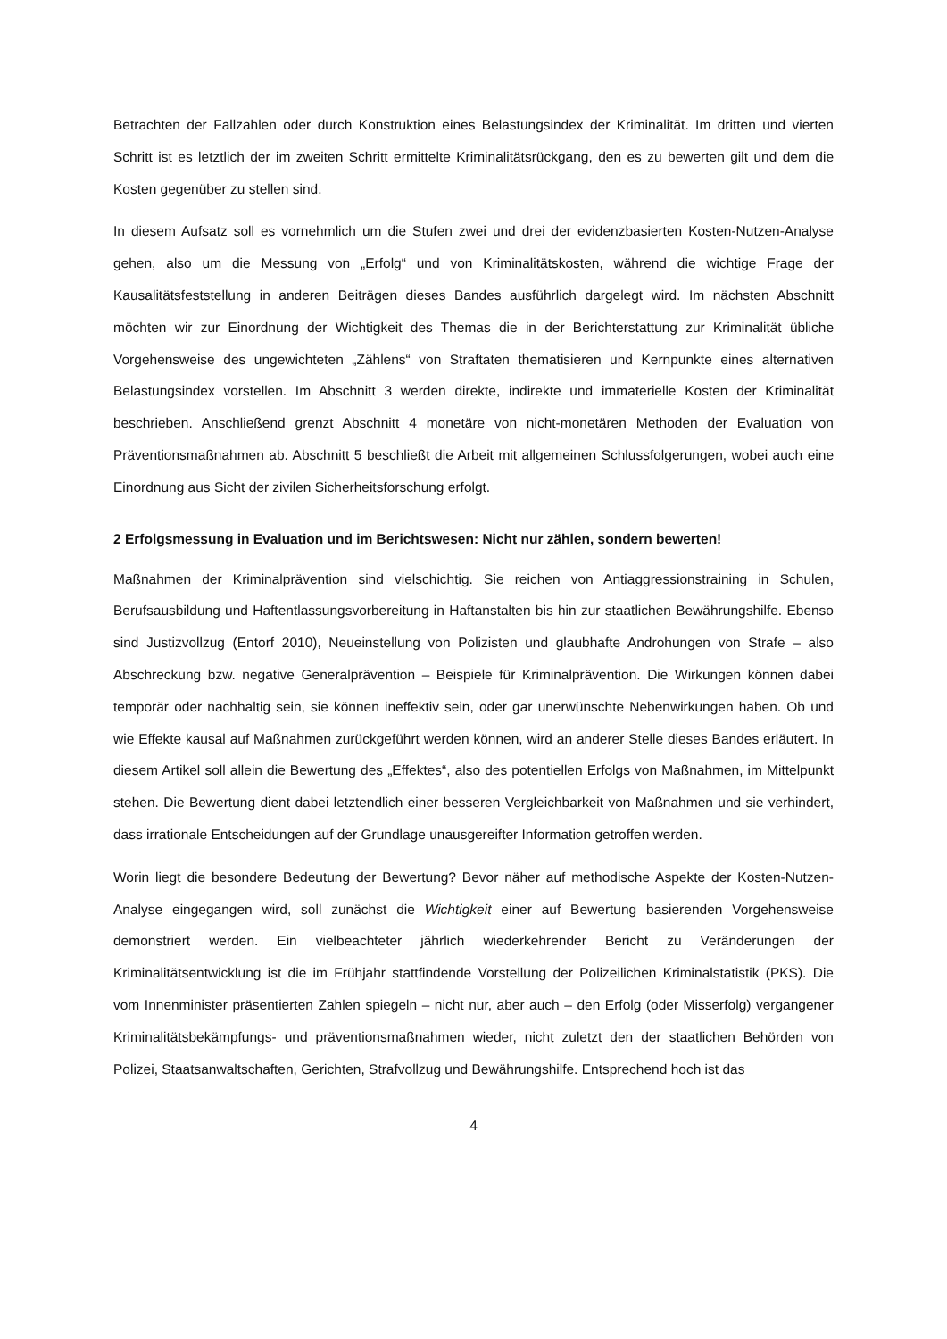Betrachten der Fallzahlen oder durch Konstruktion eines Belastungsindex der Kriminalität. Im dritten und vierten Schritt ist es letztlich der im zweiten Schritt ermittelte Kriminalitätsrückgang, den es zu bewerten gilt und dem die Kosten gegenüber zu stellen sind.
In diesem Aufsatz soll es vornehmlich um die Stufen zwei und drei der evidenzbasierten Kosten-Nutzen-Analyse gehen, also um die Messung von „Erfolg“ und von Kriminalitätskosten, während die wichtige Frage der Kausalitätsfeststellung in anderen Beiträgen dieses Bandes ausführlich dargelegt wird. Im nächsten Abschnitt möchten wir zur Einordnung der Wichtigkeit des Themas die in der Berichterstattung zur Kriminalität übliche Vorgehensweise des ungewichteten „Zählens“ von Straftaten thematisieren und Kernpunkte eines alternativen Belastungsindex vorstellen. Im Abschnitt 3 werden direkte, indirekte und immaterielle Kosten der Kriminalität beschrieben. Anschließend grenzt Abschnitt 4 monetäre von nicht-monetären Methoden der Evaluation von Präventionsmaßnahmen ab. Abschnitt 5 beschließt die Arbeit mit allgemeinen Schlussfolgerungen, wobei auch eine Einordnung aus Sicht der zivilen Sicherheitsforschung erfolgt.
2 Erfolgsmessung in Evaluation und im Berichtswesen: Nicht nur zählen, sondern bewerten!
Maßnahmen der Kriminalprävention sind vielschichtig. Sie reichen von Antiaggressionstraining in Schulen, Berufsausbildung und Haftentlassungsvorbereitung in Haftanstalten bis hin zur staatlichen Bewährungshilfe. Ebenso sind Justizvollzug (Entorf 2010), Neueinstellung von Polizisten und glaubhafte Androhungen von Strafe – also Abschreckung bzw. negative Generalprävention – Beispiele für Kriminalprävention. Die Wirkungen können dabei temporär oder nachhaltig sein, sie können ineffektiv sein, oder gar unerwünschte Nebenwirkungen haben. Ob und wie Effekte kausal auf Maßnahmen zurückgeführt werden können, wird an anderer Stelle dieses Bandes erläutert. In diesem Artikel soll allein die Bewertung des „Effektes“, also des potentiellen Erfolgs von Maßnahmen, im Mittelpunkt stehen. Die Bewertung dient dabei letztendlich einer besseren Vergleichbarkeit von Maßnahmen und sie verhindert, dass irrationale Entscheidungen auf der Grundlage unausgereifter Information getroffen werden.
Worin liegt die besondere Bedeutung der Bewertung? Bevor näher auf methodische Aspekte der Kosten-Nutzen-Analyse eingegangen wird, soll zunächst die Wichtigkeit einer auf Bewertung basierenden Vorgehensweise demonstriert werden. Ein vielbeachteter jährlich wiederkehrender Bericht zu Veränderungen der Kriminalitätsentwicklung ist die im Frühjahr stattfindende Vorstellung der Polizeilichen Kriminalstatistik (PKS). Die vom Innenminister präsentierten Zahlen spiegeln – nicht nur, aber auch – den Erfolg (oder Misserfolg) vergangener Kriminalitätsbekämpfungs- und präventionsmaßnahmen wieder, nicht zuletzt den der staatlichen Behörden von Polizei, Staatsanwaltschaften, Gerichten, Strafvollzug und Bewährungshilfe. Entsprechend hoch ist das
4